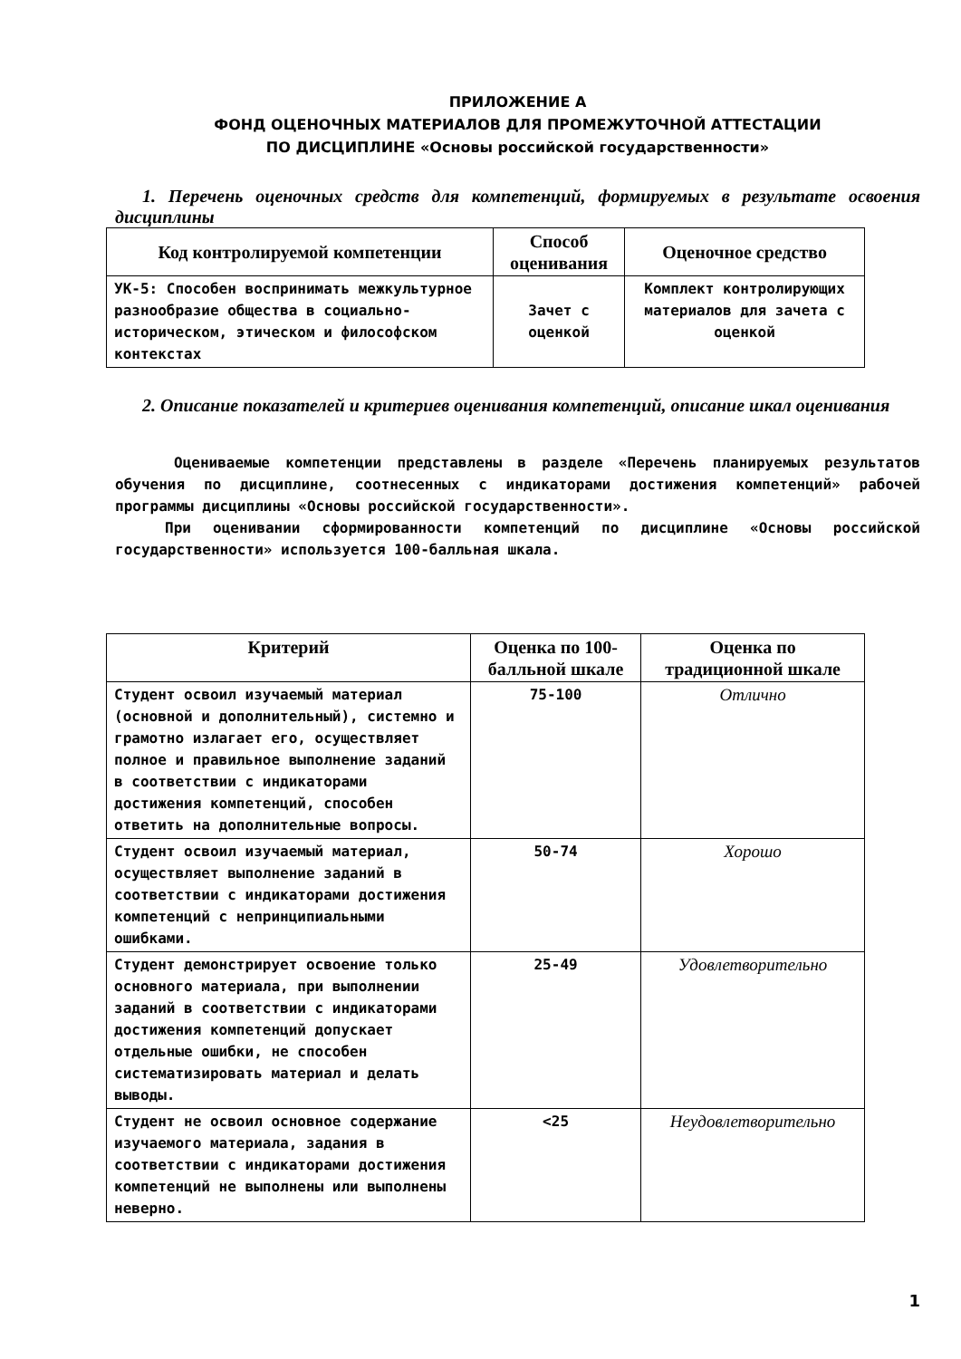ПРИЛОЖЕНИЕ А
ФОНД ОЦЕНОЧНЫХ МАТЕРИАЛОВ ДЛЯ ПРОМЕЖУТОЧНОЙ АТТЕСТАЦИИ
ПО ДИСЦИПЛИНЕ «Основы российской государственности»
1. Перечень оценочных средств для компетенций, формируемых в результате освоения дисциплины
| Код контролируемой компетенции | Способ оценивания | Оценочное средство |
| --- | --- | --- |
| УК-5: Способен воспринимать межкультурное разнообразие общества в социально-историческом, этическом и философском контекстах | Зачет с оценкой | Комплект контролирующих материалов для зачета с оценкой |
2. Описание показателей и критериев оценивания компетенций, описание шкал оценивания
Оцениваемые компетенции представлены в разделе «Перечень планируемых результатов обучения по дисциплине, соотнесенных с индикаторами достижения компетенций» рабочей программы дисциплины «Основы российской государственности».
При оценивании сформированности компетенций по дисциплине «Основы российской государственности» используется 100-балльная шкала.
| Критерий | Оценка по 100-балльной шкале | Оценка по традиционной шкале |
| --- | --- | --- |
| Студент освоил изучаемый материал (основной и дополнительный), системно и грамотно излагает его, осуществляет полное и правильное выполнение заданий в соответствии с индикаторами достижения компетенций, способен ответить на дополнительные вопросы. | 75-100 | Отлично |
| Студент освоил изучаемый материал, осуществляет выполнение заданий в соответствии с индикаторами достижения компетенций с непринципиальными ошибками. | 50-74 | Хорошо |
| Студент демонстрирует освоение только основного материала, при выполнении заданий в соответствии с индикаторами достижения компетенций допускает отдельные ошибки, не способен систематизировать материал и делать выводы. | 25-49 | Удовлетворительно |
| Студент не освоил основное содержание изучаемого материала, задания в соответствии с индикаторами достижения компетенций не выполнены или выполнены неверно. | <25 | Неудовлетворительно |
1